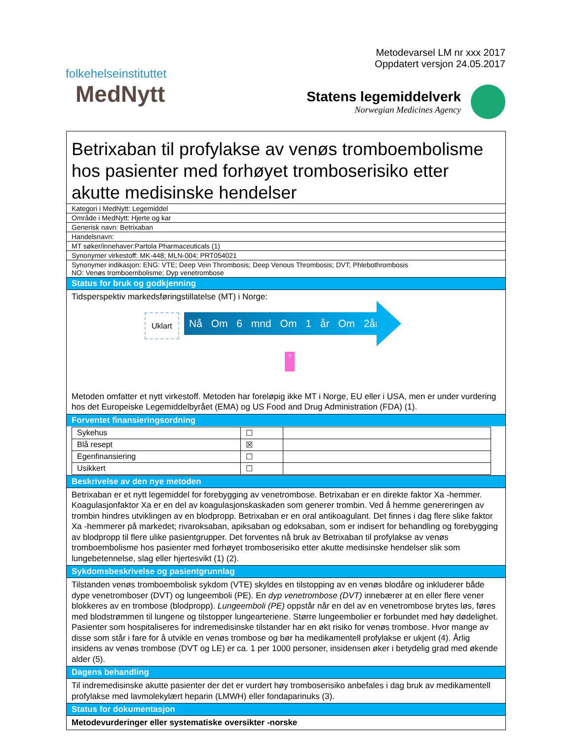folkehelseinstituttet
MedNytt
Metodevarsel LM nr xxx 2017
Oppdatert versjon 24.05.2017
Statens legemiddelverk
Norwegian Medicines Agency
Betrixaban til profylakse av venøs tromboembolisme hos pasienter med forhøyet tromboserisiko etter akutte medisinske hendelser
Kategori i MedNytt: Legemiddel
Område i MedNytt: Hjerte og kar
Generisk navn: Betrixaban
Handelsnavn:
MT søker/innehaver:Partola Pharmaceuticals (1)
Synonymer virkestoff: MK-448; MLN-004; PRT054021
Synonymer indikasjon: ENG: VTE; Deep Vein Thrombosis; Deep Venous Thrombosis; DVT; Phlebothrombosis
NO: Venøs tromboembolisme; Dyp venetrombose
Status for bruk og godkjenning
Tidsperspektiv markedsføringstillatelse (MT) i Norge:
Uklart Nå Om 6 mnd Om 1 år Om 2år
?
Metoden omfatter et nytt virkestoff. Metoden har foreløpig ikke MT i Norge, EU eller i USA, men er under vurdering hos det Europeiske Legemiddelbyrået (EMA) og US Food and Drug Administration (FDA) (1).
Forventet finansieringsordning
| Sykehus | ☐ | |
| Blå resept | ☒ | |
| Egenfinansiering | ☐ | |
| Usikkert | ☐ | |
Beskrivelse av den nye metoden
Betrixaban er et nytt legemiddel for forebygging av venetrombose. Betrixaban er en direkte faktor Xa -hemmer. Koagulasjonfaktor Xa er en del av koagulasjonskaskaden som generer trombin. Ved å hemme genereringen av trombin hindres utviklingen av en blodpropp. Betrixaban er en oral antikoagulant. Det finnes i dag flere slike faktor Xa -hemmerer på markedet; rivaroksaban, apiksaban og edoksaban, som er indisert for behandling og forebygging av blodpropp til flere ulike pasientgrupper. Det forventes nå bruk av Betrixaban til profylakse av venøs tromboembolisme hos pasienter med forhøyet tromboserisiko etter akutte medisinske hendelser slik som lungebetennelse, slag eller hjertesvikt (1) (2).
Sykdomsbeskrivelse og pasientgrunnlag
Tilstanden venøs tromboembolisk sykdom (VTE) skyldes en tilstopping av en venøs blodåre og inkluderer både dype venetromboser (DVT) og lungeemboli (PE). En dyp venetrombose (DVT) innebærer at en eller flere vener blokkeres av en trombose (blodpropp). Lungeemboli (PE) oppstår når en del av en venetrombose brytes løs, føres med blodstrømmen til lungene og tilstopper lungearteriene. Større lungeembolier er forbundet med høy dødelighet. Pasienter som hospitaliseres for indremedisinske tilstander har en økt risiko for venøs trombose. Hvor mange av disse som står i fare for å utvikle en venøs trombose og bør ha medikamentell profylakse er ukjent (4). Årlig insidens av venøs trombose (DVT og LE) er ca. 1 per 1000 personer, insidensen øker i betydelig grad med økende alder (5).
Dagens behandling
Til indremedisinske akutte pasienter der det er vurdert høy tromboserisiko anbefales i dag bruk av medikamentell profylakse med lavmolekylært heparin (LMWH) eller fondaparinuks (3).
Status for dokumentasjon
Metodevurderinger eller systematiske oversikter -norske